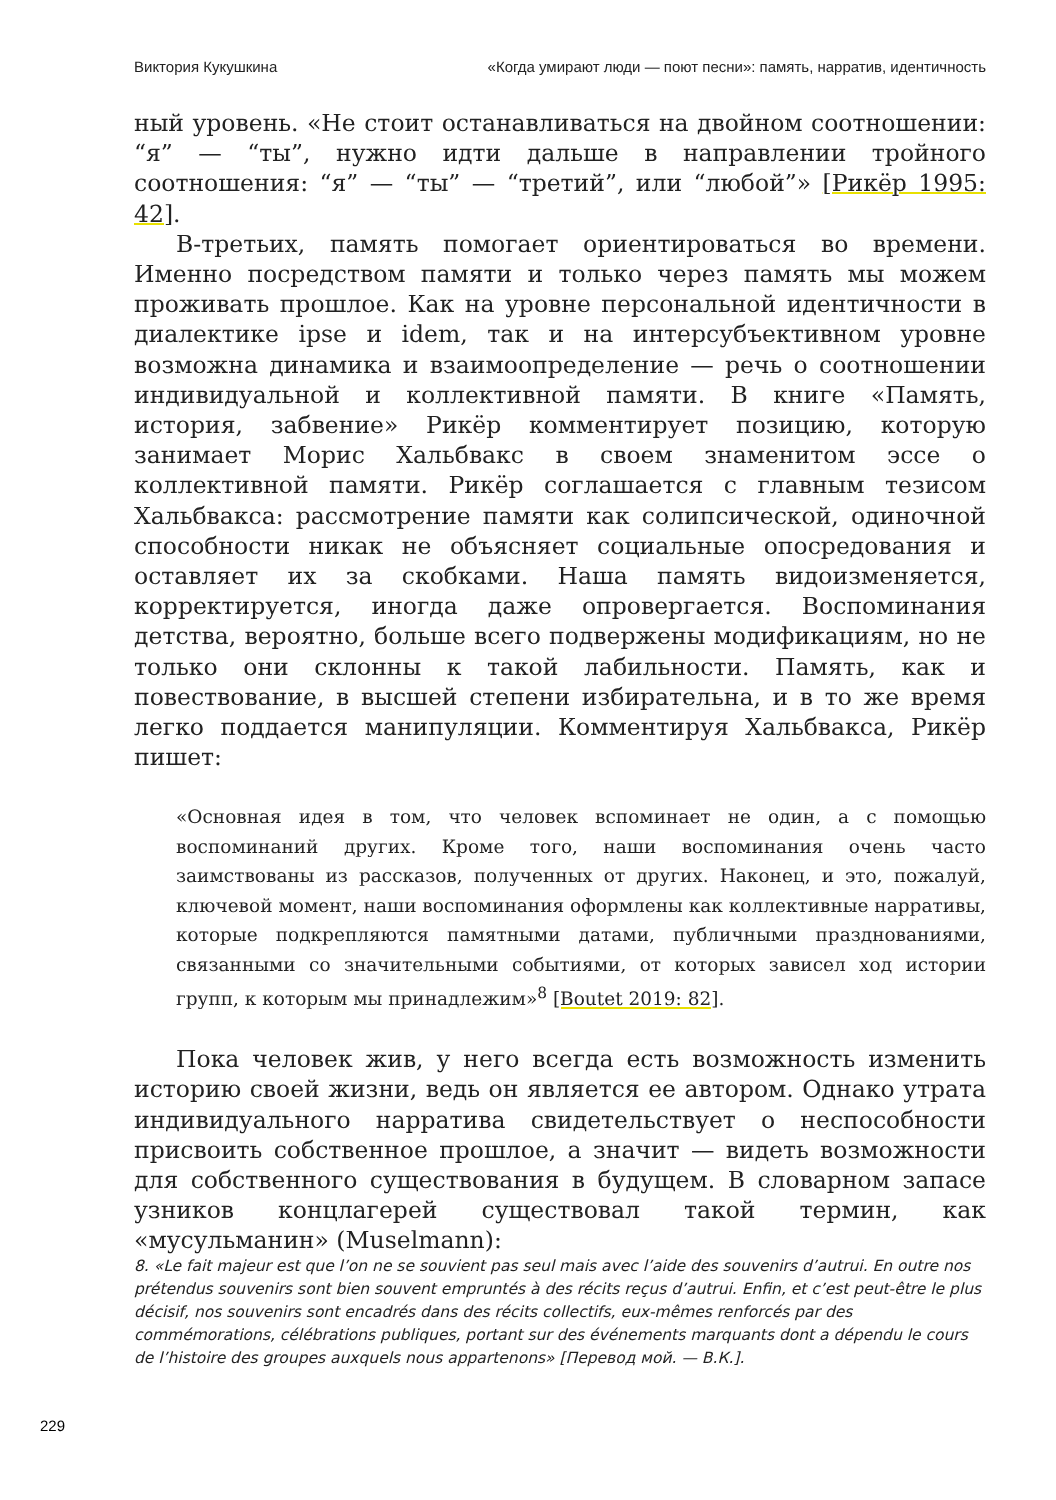Виктория Кукушкина «Когда умирают люди — поют песни»: память, нарратив, идентичность
ный уровень. «Не стоит останавливаться на двойном соотношении: “я” — “ты”, нужно идти дальше в направлении тройного соотношения: “я” — “ты” — “третий”, или “любой”» [Рикёр 1995: 42].
В-третьих, память помогает ориентироваться во времени. Именно посредством памяти и только через память мы можем проживать прошлое. Как на уровне персональной идентичности в диалектике ipse и idem, так и на интерсубъективном уровне возможна динамика и взаимоопределение — речь о соотношении индивидуальной и коллективной памяти. В книге «Память, история, забвение» Рикёр комментирует позицию, которую занимает Морис Хальбвакс в своем знаменитом эссе о коллективной памяти. Рикёр соглашается с главным тезисом Хальбвакса: рассмотрение памяти как солипсической, одиночной способности никак не объясняет социальные опосредования и оставляет их за скобками. Наша память видоизменяется, корректируется, иногда даже опровергается. Воспоминания детства, вероятно, больше всего подвержены модификациям, но не только они склонны к такой лабильности. Память, как и повествование, в высшей степени избирательна, и в то же время легко поддается манипуляции. Комментируя Хальбвакса, Рикёр пишет:
«Основная идея в том, что человек вспоминает не один, а с помощью воспоминаний других. Кроме того, наши воспоминания очень часто заимствованы из рассказов, полученных от других. Наконец, и это, пожалуй, ключевой момент, наши воспоминания оформлены как коллективные нарративы, которые подкрепляются памятными датами, публичными празднованиями, связанными со значительными событиями, от которых зависел ход истории групп, к которым мы принадлежим»<sup>8</sup> [Boutet 2019: 82].
Пока человек жив, у него всегда есть возможность изменить историю своей жизни, ведь он является ее автором. Однако утрата индивидуального нарратива свидетельствует о неспособности присвоить собственное прошлое, а значит — видеть возможности для собственного существования в будущем. В словарном запасе узников концлагерей существовал такой термин, как «мусульманин» (Muselmann):
8. «Le fait majeur est que l’on ne se souvient pas seul mais avec l’aide des souvenirs d’autrui. En outre nos prétendus souvenirs sont bien souvent empruntés à des récits reçus d’autrui. Enfin, et c’est peut-être le plus décisif, nos souvenirs sont encadrés dans des récits collectifs, eux-mêmes renforcés par des commémorations, célébrations publiques, portant sur des événements marquants dont a dépendu le cours de l’histoire des groupes auxquels nous appartenons» [Перевод мой. — В.К.].
229